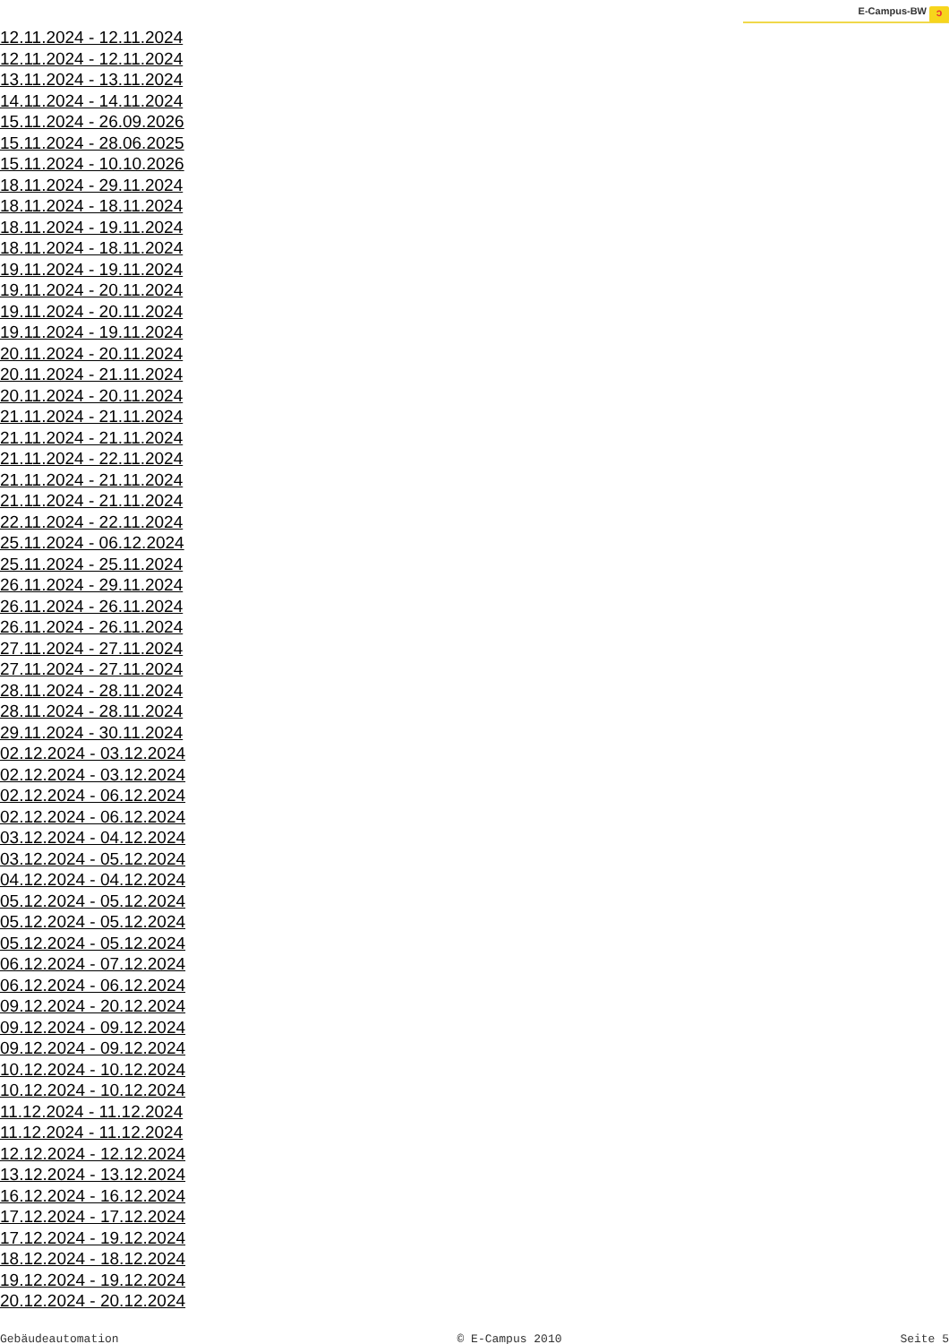E-Campus-BW ↄ
12.11.2024 - 12.11.2024
12.11.2024 - 12.11.2024
13.11.2024 - 13.11.2024
14.11.2024 - 14.11.2024
15.11.2024 - 26.09.2026
15.11.2024 - 28.06.2025
15.11.2024 - 10.10.2026
18.11.2024 - 29.11.2024
18.11.2024 - 18.11.2024
18.11.2024 - 19.11.2024
18.11.2024 - 18.11.2024
19.11.2024 - 19.11.2024
19.11.2024 - 20.11.2024
19.11.2024 - 20.11.2024
19.11.2024 - 19.11.2024
20.11.2024 - 20.11.2024
20.11.2024 - 21.11.2024
20.11.2024 - 20.11.2024
21.11.2024 - 21.11.2024
21.11.2024 - 21.11.2024
21.11.2024 - 22.11.2024
21.11.2024 - 21.11.2024
21.11.2024 - 21.11.2024
22.11.2024 - 22.11.2024
25.11.2024 - 06.12.2024
25.11.2024 - 25.11.2024
26.11.2024 - 29.11.2024
26.11.2024 - 26.11.2024
26.11.2024 - 26.11.2024
27.11.2024 - 27.11.2024
27.11.2024 - 27.11.2024
28.11.2024 - 28.11.2024
28.11.2024 - 28.11.2024
29.11.2024 - 30.11.2024
02.12.2024 - 03.12.2024
02.12.2024 - 03.12.2024
02.12.2024 - 06.12.2024
02.12.2024 - 06.12.2024
03.12.2024 - 04.12.2024
03.12.2024 - 05.12.2024
04.12.2024 - 04.12.2024
05.12.2024 - 05.12.2024
05.12.2024 - 05.12.2024
05.12.2024 - 05.12.2024
06.12.2024 - 07.12.2024
06.12.2024 - 06.12.2024
09.12.2024 - 20.12.2024
09.12.2024 - 09.12.2024
09.12.2024 - 09.12.2024
10.12.2024 - 10.12.2024
10.12.2024 - 10.12.2024
11.12.2024 - 11.12.2024
11.12.2024 - 11.12.2024
12.12.2024 - 12.12.2024
13.12.2024 - 13.12.2024
16.12.2024 - 16.12.2024
17.12.2024 - 17.12.2024
17.12.2024 - 19.12.2024
18.12.2024 - 18.12.2024
19.12.2024 - 19.12.2024
20.12.2024 - 20.12.2024
Gebäudeautomation © E-Campus 2010 Seite 5